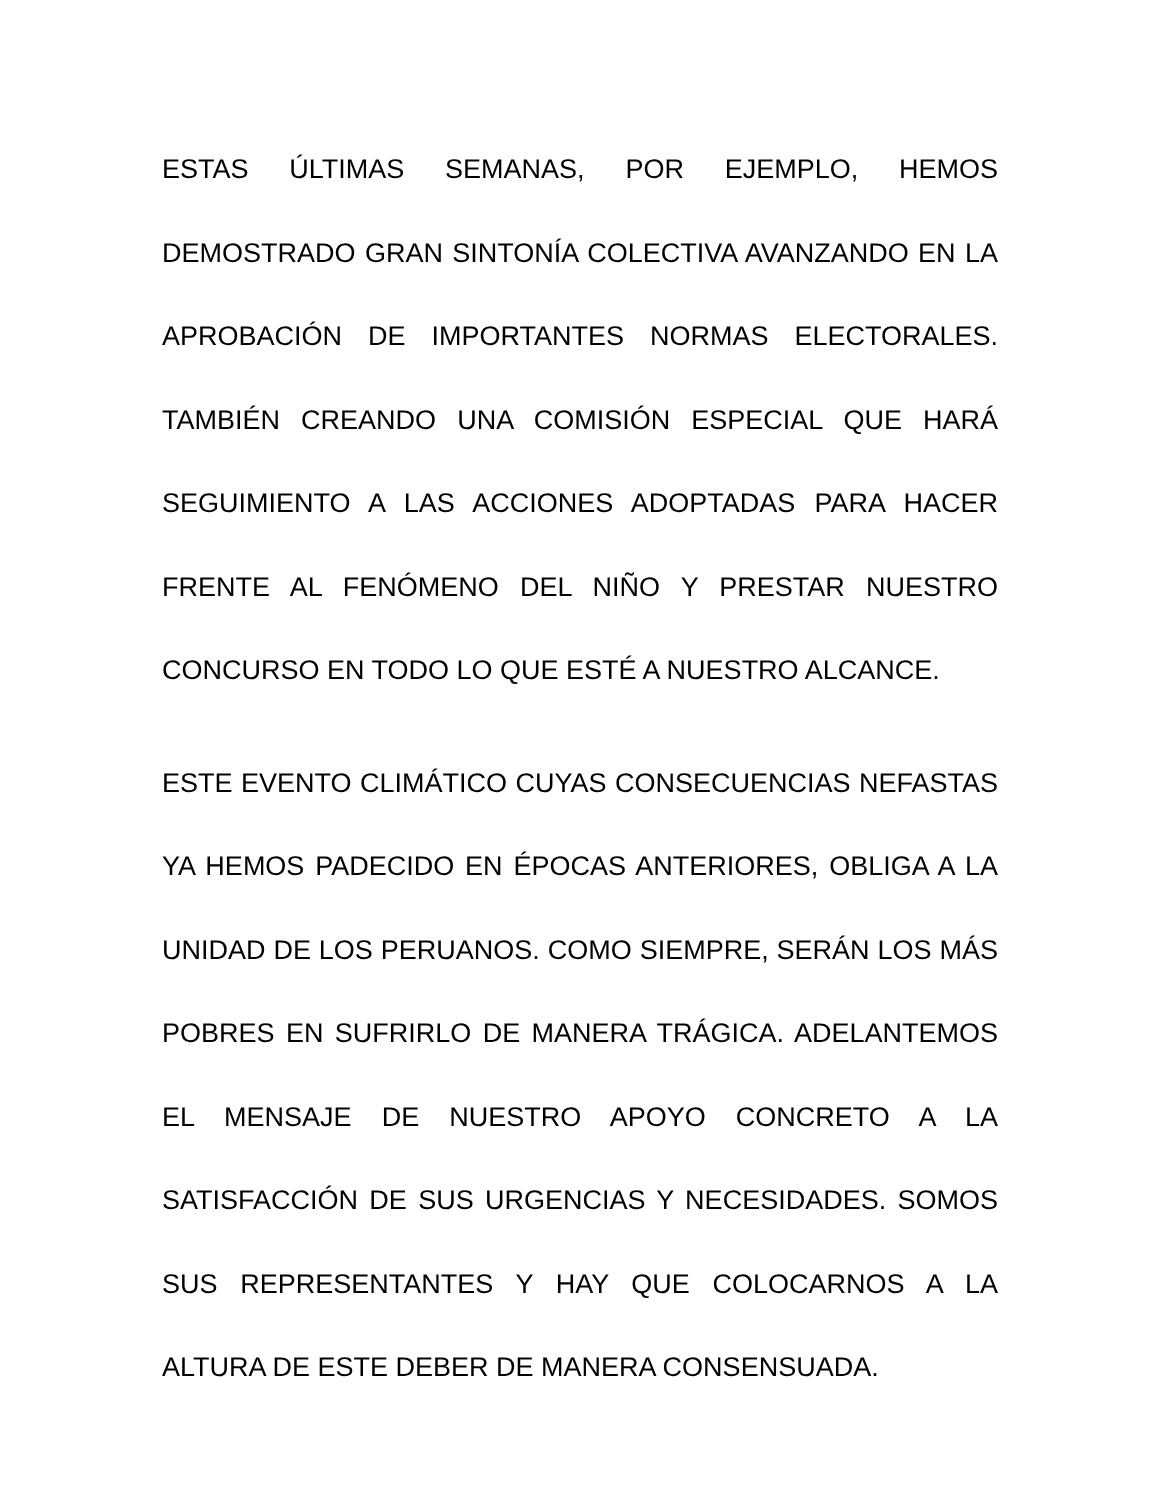ESTAS ÚLTIMAS SEMANAS, POR EJEMPLO, HEMOS DEMOSTRADO GRAN SINTONÍA COLECTIVA AVANZANDO EN LA APROBACIÓN DE IMPORTANTES NORMAS ELECTORALES. TAMBIÉN CREANDO UNA COMISIÓN ESPECIAL QUE HARÁ SEGUIMIENTO A LAS ACCIONES ADOPTADAS PARA HACER FRENTE AL FENÓMENO DEL NIÑO Y PRESTAR NUESTRO CONCURSO EN TODO LO QUE ESTÉ A NUESTRO ALCANCE.
ESTE EVENTO CLIMÁTICO CUYAS CONSECUENCIAS NEFASTAS YA HEMOS PADECIDO EN ÉPOCAS ANTERIORES, OBLIGA A LA UNIDAD DE LOS PERUANOS. COMO SIEMPRE, SERÁN LOS MÁS POBRES EN SUFRIRLO DE MANERA TRÁGICA. ADELANTEMOS EL MENSAJE DE NUESTRO APOYO CONCRETO A LA SATISFACCIÓN DE SUS URGENCIAS Y NECESIDADES. SOMOS SUS REPRESENTANTES Y HAY QUE COLOCARNOS A LA ALTURA DE ESTE DEBER DE MANERA CONSENSUADA.